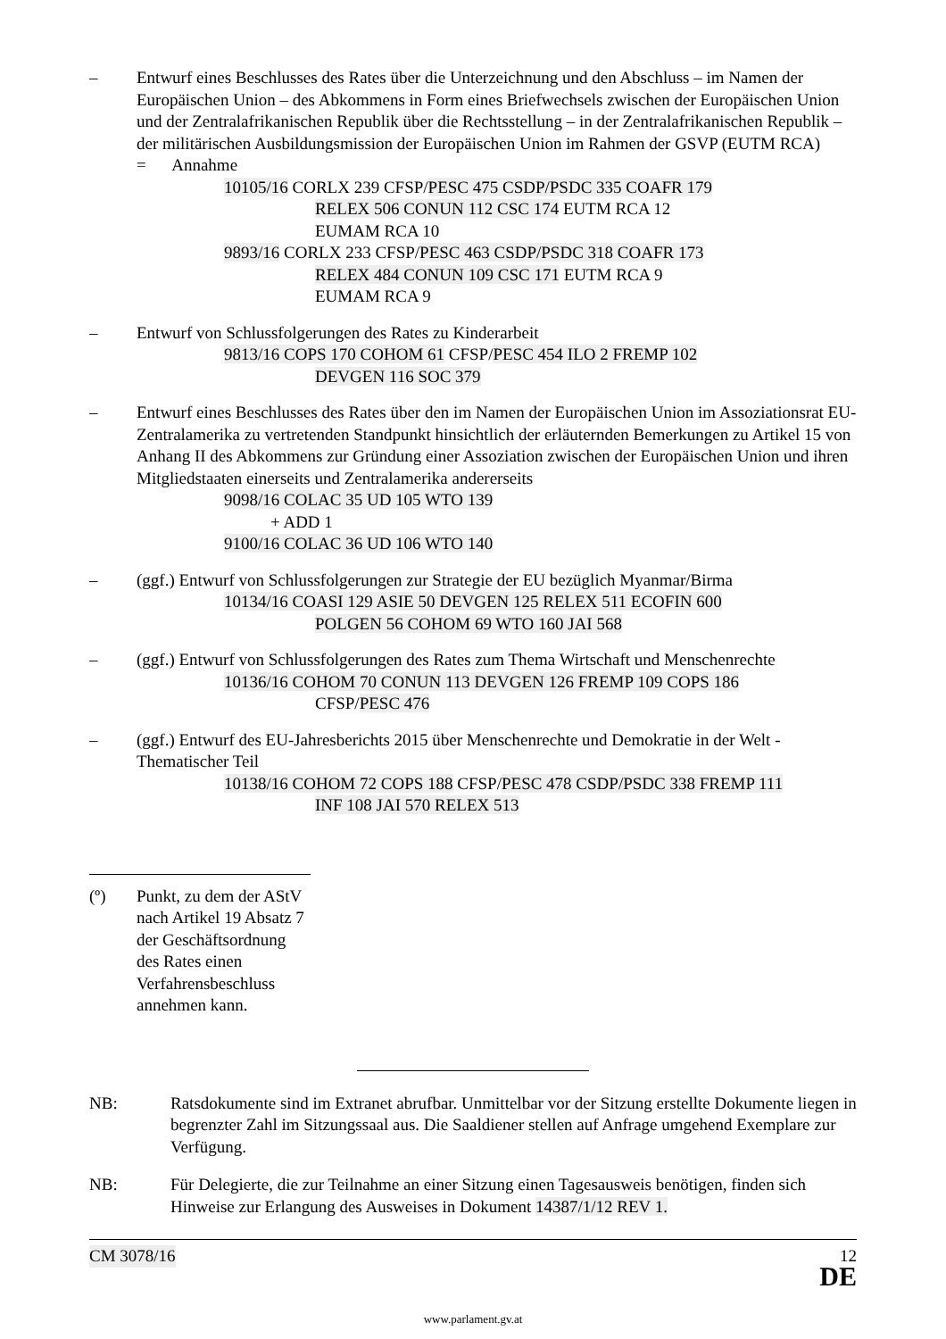– Entwurf eines Beschlusses des Rates über die Unterzeichnung und den Abschluss – im Namen der Europäischen Union – des Abkommens in Form eines Briefwechsels zwischen der Europäischen Union und der Zentralafrikanischen Republik über die Rechtsstellung – in der Zentralafrikanischen Republik – der militärischen Ausbildungsmission der Europäischen Union im Rahmen der GSVP (EUTM RCA)
= Annahme
10105/16 CORLX 239 CFSP/PESC 475 CSDP/PSDC 335 COAFR 179
RELEX 506 CONUN 112 CSC 174 EUTM RCA 12
EUMAM RCA 10
9893/16 CORLX 233 CFSP/PESC 463 CSDP/PSDC 318 COAFR 173
RELEX 484 CONUN 109 CSC 171 EUTM RCA 9
EUMAM RCA 9
– Entwurf von Schlussfolgerungen des Rates zu Kinderarbeit
9813/16 COPS 170 COHOM 61 CFSP/PESC 454 ILO 2 FREMP 102
DEVGEN 116 SOC 379
– Entwurf eines Beschlusses des Rates über den im Namen der Europäischen Union im Assoziationsrat EU-Zentralamerika zu vertretenden Standpunkt hinsichtlich der erläuternden Bemerkungen zu Artikel 15 von Anhang II des Abkommens zur Gründung einer Assoziation zwischen der Europäischen Union und ihren Mitgliedstaaten einerseits und Zentralamerika andererseits
9098/16 COLAC 35 UD 105 WTO 139
+ ADD 1
9100/16 COLAC 36 UD 106 WTO 140
– (ggf.) Entwurf von Schlussfolgerungen zur Strategie der EU bezüglich Myanmar/Birma
10134/16 COASI 129 ASIE 50 DEVGEN 125 RELEX 511 ECOFIN 600
POLGEN 56 COHOM 69 WTO 160 JAI 568
– (ggf.) Entwurf von Schlussfolgerungen des Rates zum Thema Wirtschaft und Menschenrechte
10136/16 COHOM 70 CONUN 113 DEVGEN 126 FREMP 109 COPS 186
CFSP/PESC 476
– (ggf.) Entwurf des EU-Jahresberichts 2015 über Menschenrechte und Demokratie in der Welt - Thematischer Teil
10138/16 COHOM 72 COPS 188 CFSP/PESC 478 CSDP/PSDC 338 FREMP 111
INF 108 JAI 570 RELEX 513
(º) Punkt, zu dem der AStV nach Artikel 19 Absatz 7 der Geschäftsordnung des Rates einen Verfahrensbeschluss annehmen kann.
NB: Ratsdokumente sind im Extranet abrufbar. Unmittelbar vor der Sitzung erstellte Dokumente liegen in begrenzter Zahl im Sitzungssaal aus. Die Saaldiener stellen auf Anfrage umgehend Exemplare zur Verfügung.
NB: Für Delegierte, die zur Teilnahme an einer Sitzung einen Tagesausweis benötigen, finden sich Hinweise zur Erlangung des Ausweises in Dokument 14387/1/12 REV 1.
CM 3078/16 12
DE
www.parlament.gv.at